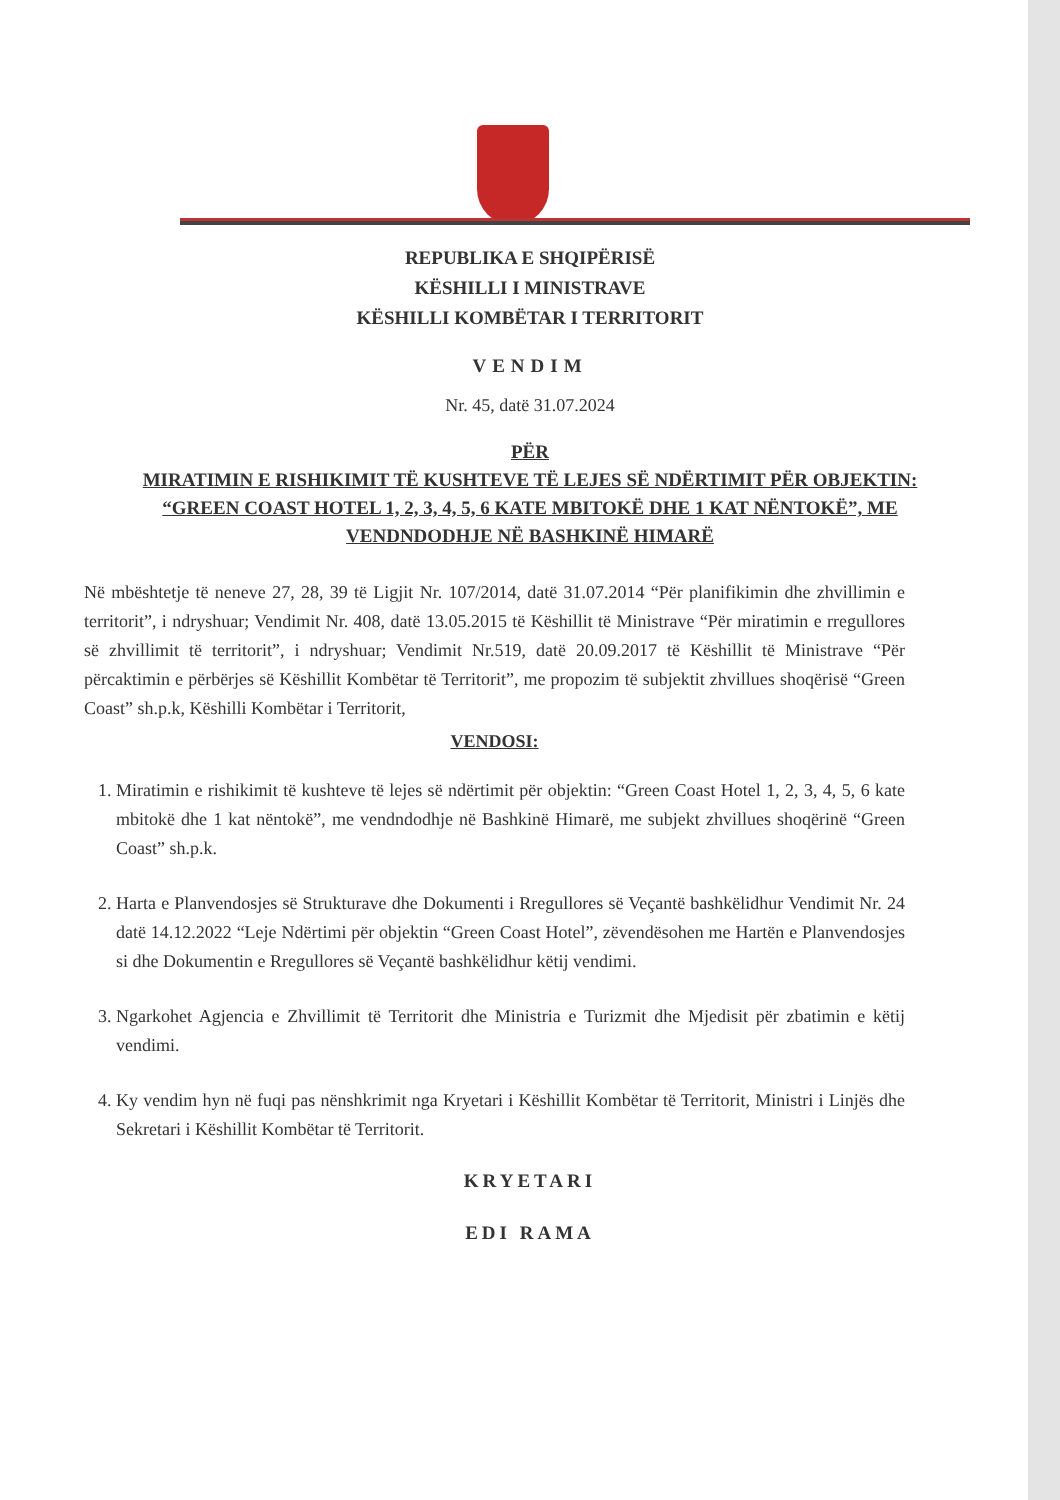REPUBLIKA E SHQIPËRISË
KËSHILLI I MINISTRAVE
KËSHILLI KOMBËTAR I TERRITORIT
VENDIM
Nr. 45, datë 31.07.2024
PËR
MIRATIMIN E RISHIKIMIT TË KUSHTEVE TË LEJES SË NDËRTIMIT PËR OBJEKTIN: “GREEN COAST HOTEL 1, 2, 3, 4, 5, 6 KATE MBITOKË DHE 1 KAT NËNTOKË”, ME VENDNDODHJE NË BASHKINË HIMARË
Në mbështetje të neneve 27, 28, 39 të Ligjit Nr. 107/2014, datë 31.07.2014 “Për planifikimin dhe zhvillimin e territorit”, i ndryshuar; Vendimit Nr. 408, datë 13.05.2015 të Këshillit të Ministrave “Për miratimin e rregullores së zhvillimit të territorit”, i ndryshuar; Vendimit Nr.519, datë 20.09.2017 të Këshillit të Ministrave “Për përcaktimin e përbërjes së Këshillit Kombëtar të Territorit”, me propozim të subjektit zhvillues shoqërisë “Green Coast” sh.p.k, Këshilli Kombëtar i Territorit,
VENDOSI:
1. Miratimin e rishikimit të kushteve të lejes së ndërtimit për objektin: “Green Coast Hotel 1, 2, 3, 4, 5, 6 kate mbitokë dhe 1 kat nëntokë”, me vendndodhje në Bashkinë Himarë, me subjekt zhvillues shoqërinë “Green Coast” sh.p.k.
2. Harta e Planvendosjes së Strukturave dhe Dokumenti i Rregullores së Veçantë bashkëlidhur Vendimit Nr. 24 datë 14.12.2022 “Leje Ndërtimi për objektin “Green Coast Hotel”, zëvendësohen me Hartën e Planvendosjes si dhe Dokumentin e Rregullores së Veçantë bashkëlidhur këtij vendimi.
3. Ngarkohet Agjencia e Zhvillimit të Territorit dhe Ministria e Turizmit dhe Mjedisit për zbatimin e këtij vendimi.
4. Ky vendim hyn në fuqi pas nënshkrimit nga Kryetari i Këshillit Kombëtar të Territorit, Ministri i Linjës dhe Sekretari i Këshillit Kombëtar të Territorit.
KRYETARI
EDI RAMA